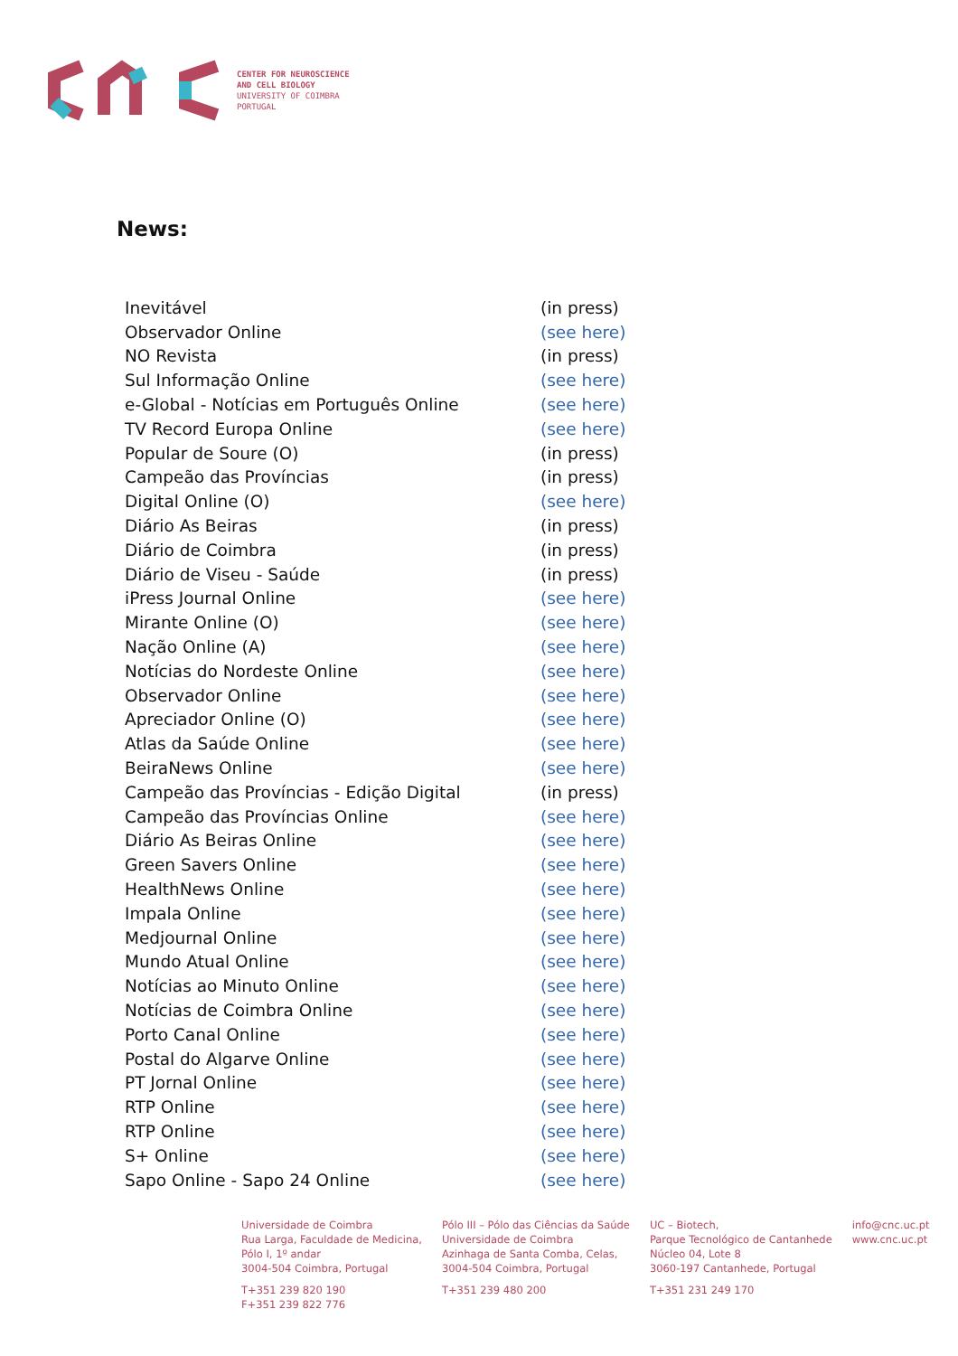CENTER FOR NEUROSCIENCE
AND CELL BIOLOGY
UNIVERSITY OF COIMBRA
PORTUGAL
News:
| Inevitável | (in press) |
| Observador Online | (see here) |
| NO Revista | (in press) |
| Sul Informação Online | (see here) |
| e-Global - Notícias em Português Online | (see here) |
| TV Record Europa Online | (see here) |
| Popular de Soure (O) | (in press) |
| Campeão das Províncias | (in press) |
| Digital Online (O) | (see here) |
| Diário As Beiras | (in press) |
| Diário de Coimbra | (in press) |
| Diário de Viseu - Saúde | (in press) |
| iPress Journal Online | (see here) |
| Mirante Online (O) | (see here) |
| Nação Online (A) | (see here) |
| Notícias do Nordeste Online | (see here) |
| Observador Online | (see here) |
| Apreciador Online (O) | (see here) |
| Atlas da Saúde Online | (see here) |
| BeiraNews Online | (see here) |
| Campeão das Províncias - Edição Digital | (in press) |
| Campeão das Províncias Online | (see here) |
| Diário As Beiras Online | (see here) |
| Green Savers Online | (see here) |
| HealthNews Online | (see here) |
| Impala Online | (see here) |
| Medjournal Online | (see here) |
| Mundo Atual Online | (see here) |
| Notícias ao Minuto Online | (see here) |
| Notícias de Coimbra Online | (see here) |
| Porto Canal Online | (see here) |
| Postal do Algarve Online | (see here) |
| PT Jornal Online | (see here) |
| RTP Online | (see here) |
| RTP Online | (see here) |
| S+ Online | (see here) |
| Sapo Online - Sapo 24 Online | (see here) |
Universidade de Coimbra
Rua Larga, Faculdade de Medicina,
Pólo I, 1º andar
3004-504 Coimbra, Portugal
T+351 239 820 190
F+351 239 822 776
Pólo III – Pólo das Ciências da Saúde
Universidade de Coimbra
Azinhaga de Santa Comba, Celas,
3004-504 Coimbra, Portugal
T+351 239 480 200
UC – Biotech,
Parque Tecnológico de Cantanhede
Núcleo 04, Lote 8
3060-197 Cantanhede, Portugal
T+351 231 249 170
info@cnc.uc.pt
www.cnc.uc.pt